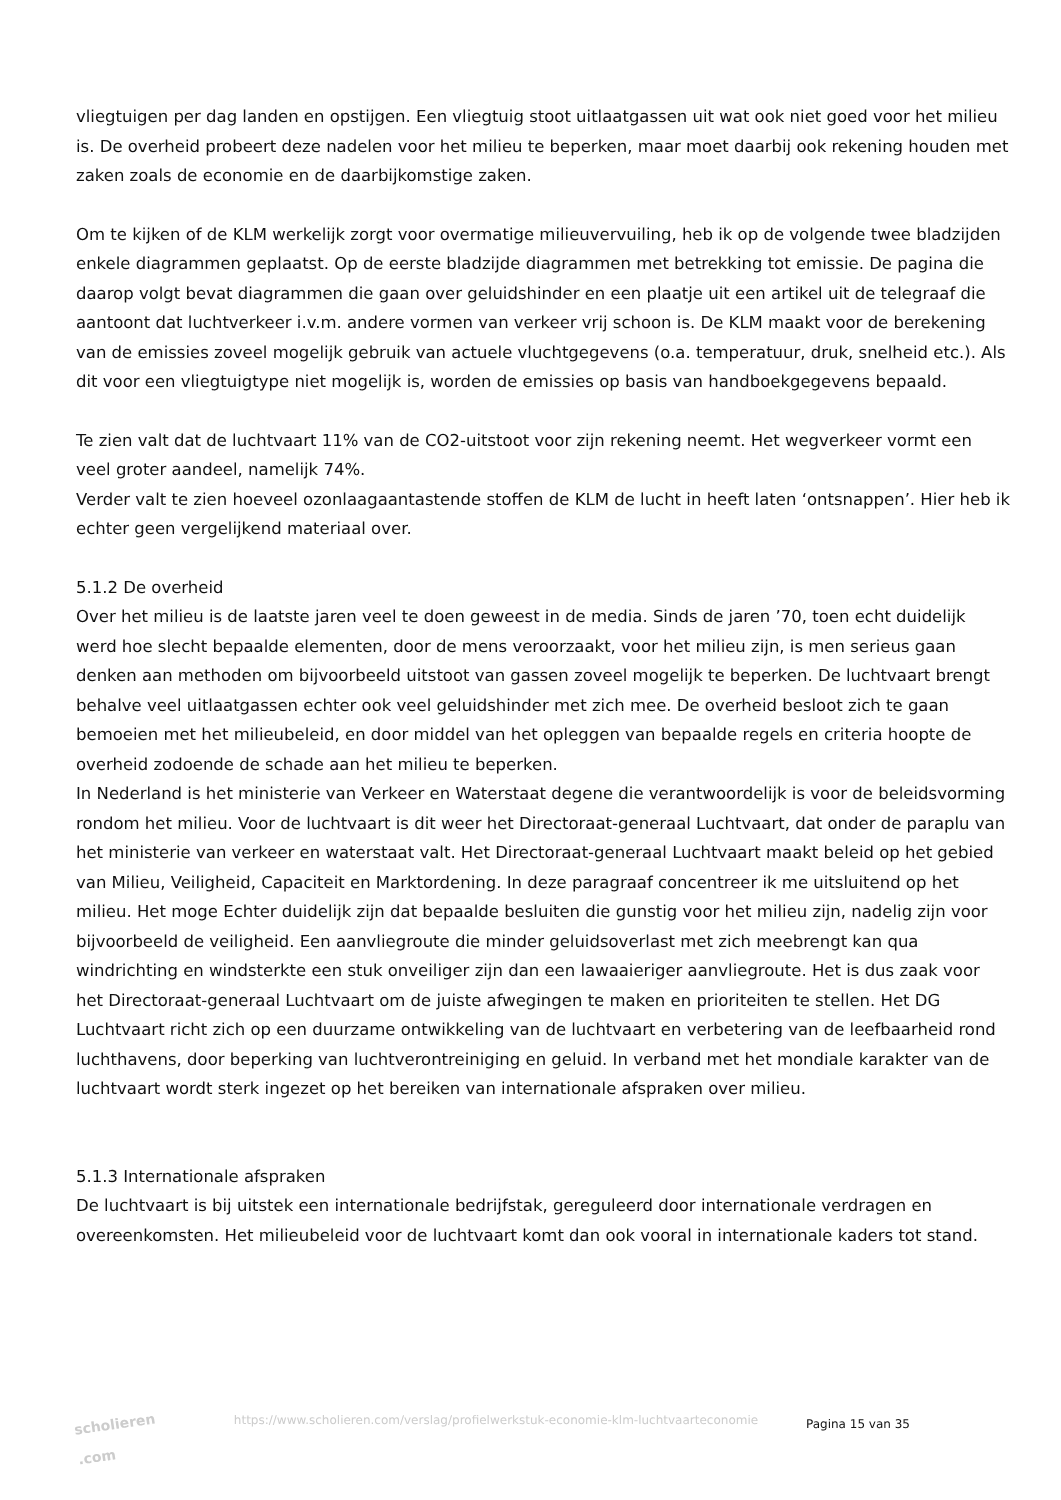vliegtuigen per dag landen en opstijgen. Een vliegtuig stoot uitlaatgassen uit wat ook niet goed voor het milieu is. De overheid probeert deze nadelen voor het milieu te beperken, maar moet daarbij ook rekening houden met zaken zoals de economie en de daarbijkomstige zaken.
Om te kijken of de KLM werkelijk zorgt voor overmatige milieuvervuiling, heb ik op de volgende twee bladzijden enkele diagrammen geplaatst. Op de eerste bladzijde diagrammen met betrekking tot emissie. De pagina die daarop volgt bevat diagrammen die gaan over geluidshinder en een plaatje uit een artikel uit de telegraaf die aantoont dat luchtverkeer i.v.m. andere vormen van verkeer vrij schoon is. De KLM maakt voor de berekening van de emissies zoveel mogelijk gebruik van actuele vluchtgegevens (o.a. temperatuur, druk, snelheid etc.). Als dit voor een vliegtuigtype niet mogelijk is, worden de emissies op basis van handboekgegevens bepaald.
Te zien valt dat de luchtvaart 11% van de CO2-uitstoot voor zijn rekening neemt. Het wegverkeer vormt een veel groter aandeel, namelijk 74%.
Verder valt te zien hoeveel ozonlaagaantastende stoffen de KLM de lucht in heeft laten ‘ontsnappen’. Hier heb ik echter geen vergelijkend materiaal over.
5.1.2 De overheid
Over het milieu is de laatste jaren veel te doen geweest in de media. Sinds de jaren ’70, toen echt duidelijk werd hoe slecht bepaalde elementen, door de mens veroorzaakt, voor het milieu zijn, is men serieus gaan denken aan methoden om bijvoorbeeld uitstoot van gassen zoveel mogelijk te beperken. De luchtvaart brengt behalve veel uitlaatgassen echter ook veel geluidshinder met zich mee. De overheid besloot zich te gaan bemoeien met het milieubeleid, en door middel van het opleggen van bepaalde regels en criteria hoopte de overheid zodoende de schade aan het milieu te beperken.
In Nederland is het ministerie van Verkeer en Waterstaat degene die verantwoordelijk is voor de beleidsvorming rondom het milieu. Voor de luchtvaart is dit weer het Directoraat-generaal Luchtvaart, dat onder de paraplu van het ministerie van verkeer en waterstaat valt. Het Directoraat-generaal Luchtvaart maakt beleid op het gebied van Milieu, Veiligheid, Capaciteit en Marktordening. In deze paragraaf concentreer ik me uitsluitend op het milieu. Het moge Echter duidelijk zijn dat bepaalde besluiten die gunstig voor het milieu zijn, nadelig zijn voor bijvoorbeeld de veiligheid. Een aanvliegroute die minder geluidsoverlast met zich meebrengt kan qua windrichting en windsterkte een stuk onveiliger zijn dan een lawaaieriger aanvliegroute. Het is dus zaak voor het Directoraat-generaal Luchtvaart om de juiste afwegingen te maken en prioriteiten te stellen. Het DG Luchtvaart richt zich op een duurzame ontwikkeling van de luchtvaart en verbetering van de leefbaarheid rond luchthavens, door beperking van luchtverontreiniging en geluid. In verband met het mondiale karakter van de luchtvaart wordt sterk ingezet op het bereiken van internationale afspraken over milieu.
5.1.3 Internationale afspraken
De luchtvaart is bij uitstek een internationale bedrijfstak, gereguleerd door internationale verdragen en overeenkomsten. Het milieubeleid voor de luchtvaart komt dan ook vooral in internationale kaders tot stand.
scholieren .com
https://www.scholieren.com/verslag/profielwerkstuk-economie-klm-luchtvaarteconomie
Pagina 15 van 35